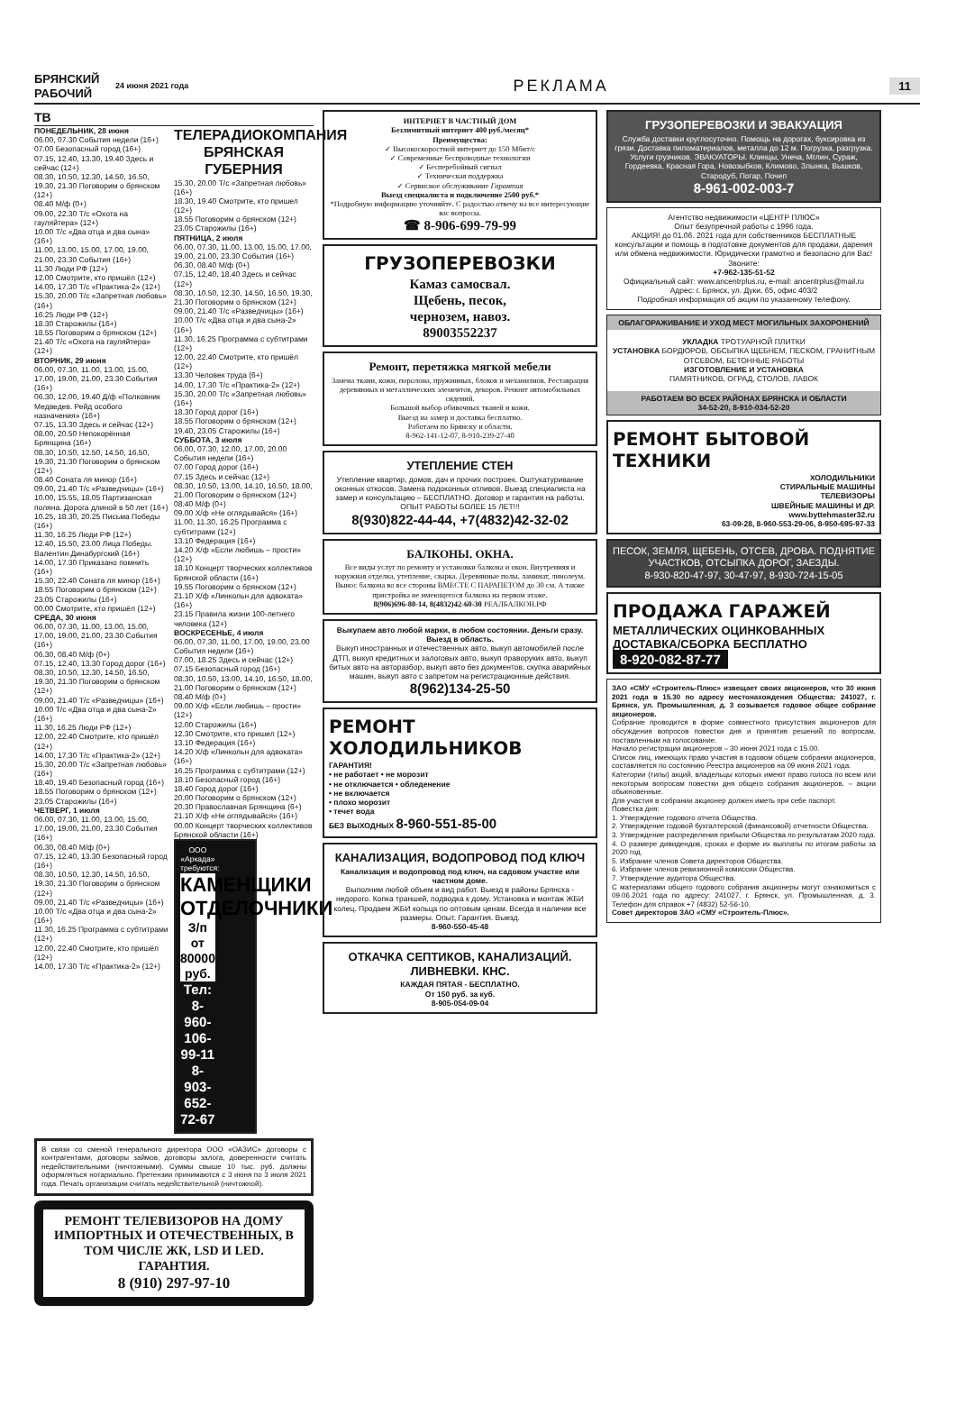БРЯНСКИЙ РАБОЧИЙ
24 июня 2021 года
РЕКЛАМА
11
ТВ
ПОНЕДЕЛЬНИК, 28 июня
06.00, 07.30 События недели (16+)
07.00 Безопасный город (16+)
07.15, 12.40, 13.30, 19.40 Здесь и сейчас (12+)
08.30, 10.50, 12.30, 14.50, 16.50, 19.30, 21.30 Поговорим о брянском (12+)
08.40 М/ф (0+)
09.00, 22.30 Т/с «Охота на гауляйтера» (12+)
10.00 Т/с «Два отца и два сына» (16+)
11.00, 13.00, 15.00, 17.00, 19.00, 21.00, 23.30 События (16+)
11.30 Люди РФ (12+)
12.00 Смотрите, кто пришёл (12+)
14.00, 17.30 Т/с «Практика-2» (12+)
15.30, 20.00 Т/с «Запретная любовь» (16+)
16.25 Люди РФ (12+)
18.30 Старожилы (16+)
18.55 Поговорим о брянском (12+)
21.40 Т/с «Охота на гауляйтера» (12+)
ВТОРНИК, 29 июня
06.00, 07.30, 11.00, 13.00, 15.00, 17.00, 19.00, 21.00, 23.30 События (16+)
06.30, 12.00, 19.40 Д/ф «Полковник Медведев. Рейд особого назначения» (16+)
07.15, 13.30 Здесь и сейчас (12+)
08.00, 20.50 Непокорённая Брянщина (16+)
08.30, 10.50, 12.50, 14.50, 16.50, 19.30, 21.30 Поговорим о брянском (12+)
08.40 Соната ля минор (16+)
09.00, 21.40 Т/с «Разведчицы» (16+)
10.00, 15.55, 18.05 Партизанская поляна. Дорога длиной в 50 лет (16+)
10.25, 18.30, 20.25 Письма Победы (16+)
11.30, 16.25 Люди РФ (12+)
12.40, 15.50, 23.00 Лица Победы. Валентин Динабургский (16+)
14.00, 17.30 Приказано помнить (16+)
15.30, 22.40 Соната ля минор (16+)
18.55 Поговорим о брянском (12+)
23.05 Старожилы (16+)
00.00 Смотрите, кто пришёл (12+)
СРЕДА, 30 июня
06.00, 07.30, 11.00, 13.00, 15.00, 17.00, 19.00, 21.00, 23.30 События (16+)
06.30, 08.40 М/ф (0+)
07.15, 12.40, 13.30 Город дорог (16+)
08.30, 10.50, 12.30, 14.50, 16.50, 19.30, 21.30 Поговорим о брянском (12+)
09.00, 21.40 Т/с «Разведчицы» (16+)
10.00 Т/с «Два отца и два сына-2» (16+)
11.30, 16.25 Люди РФ (12+)
12.00, 22.40 Смотрите, кто пришёл (12+)
14.00, 17.30 Т/с «Практика-2» (12+)
15.30, 20.00 Т/с «Запретная любовь» (16+)
18.40, 19.40 Безопасный город (16+)
18.55 Поговорим о брянском (12+)
23.05 Старожилы (16+)
ЧЕТВЕРГ, 1 июля
06.00, 07.30, 11.00, 13.00, 15.00, 17.00, 19.00, 21.00, 23.30 События (16+)
06.30, 08.40 М/ф (0+)
07.15, 12.40, 13.30 Безопасный город (16+)
08.30, 10.50, 12.30, 14.50, 16.50, 19.30, 21.30 Поговорим о брянском (12+)
09.00, 21.40 Т/с «Разведчицы» (16+)
10.00 Т/с «Два отца и два сына-2» (16+)
11.30, 16.25 Программа с субтитрами (12+)
12.00, 22.40 Смотрите, кто пришёл (12+)
14.00, 17.30 Т/с «Практика-2» (12+)
ТЕЛЕРАДИОКОМПАНИЯ
БРЯНСКАЯ ГУБЕРНИЯ
15.30, 20.00 Т/с «Запретная любовь» (16+)
18.30, 19.40 Смотрите, кто пришел (12+)
18.55 Поговорим о брянском (12+)
23.05 Старожилы (16+)
ПЯТНИЦА, 2 июля
06.00, 07.30, 11.00, 13.00, 15.00, 17.00, 19.00, 21.00, 23.30 События (16+)
06.30, 08.40 М/ф (0+)
07.15, 12.40, 18.40 Здесь и сейчас (12+)
08.30, 10.50, 12.30, 14.50, 16.50, 19.30, 21.30 Поговорим о брянском (12+)
09.00, 21.40 Т/с «Разведчицы» (16+)
10.00 Т/с «Два отца и два сына-2» (16+)
11.30, 16.25 Программа с субтитрами (12+)
12.00, 22.40 Смотрите, кто пришёл (12+)
13.30 Человек труда (6+)
14.00, 17.30 Т/с «Практика-2» (12+)
15.30, 20.00 Т/с «Запретная любовь» (16+)
18.30 Город дорог (16+)
18.55 Поговорим о брянском (12+)
19.40, 23.05 Старожилы (16+)
СУББОТА, 3 июля
06.00, 07.30, 12.00, 17.00, 20.00 События недели (16+)
07.00 Город дорог (16+)
07.15 Здесь и сейчас (12+)
08.30, 10.50, 13.00, 14.10, 16.50, 18.00, 21.00 Поговорим о брянском (12+)
08.40 М/ф (0+)
09.00 Х/ф «Не оглядывайся» (16+)
11.00, 11.30, 16.25 Программа с субтитрами (12+)
13.10 Федерация (16+)
14.20 Х/ф «Если любишь – прости» (12+)
18.10 Концерт творческих коллективов Брянской области (16+)
19.55 Поговорим о брянском (12+)
21.10 Х/ф «Линкольн для адвоката» (16+)
23.15 Правила жизни 100-летнего человека (12+)
ВОСКРЕСЕНЬЕ, 4 июля
06.00, 07.30, 11.00, 17.00, 19.00, 23.00 События недели (16+)
07.00, 18.25 Здесь и сейчас (12+)
07.15 Безопасный город (16+)
08.30, 10.50, 13.00, 14.10, 16.50, 18.00, 21.00 Поговорим о брянском (12+)
08.40 М/ф (0+)
09.00 Х/ф «Если любишь – прости» (12+)
12.00 Старожилы (16+)
12.30 Смотрите, кто пришел (12+)
13.10 Федерация (16+)
14.20 Х/ф «Линкольн для адвоката» (16+)
16.25 Программа с субтитрами (12+)
18.10 Безопасный город (16+)
18.40 Город дорог (16+)
20.00 Поговорим о брянском (12+)
20.30 Православная Брянщина (6+)
21.10 Х/ф «Не оглядывайся» (16+)
00.00 Концерт творческих коллективов Брянской области (16+)
ООО «Аркада» требуются:
КАМЕНЩИКИ ОТДЕЛОЧНИКИ
З/п от 80000 руб.
Тел: 8-960-106-99-11
8-903-652-72-67
В связи со сменой генерального директора ООО «ОАЗИС» договоры с контрагентами, договоры займов, договоры залога, доверенности считать недействительными (ничтожными). Суммы свыше 10 тыс. руб. должны оформляться нотариально. Претензии принимаются с 3 июня по 3 июля 2021 года. Печать организации считать недействительной (ничтожной).
РЕМОНТ ТЕЛЕВИЗОРОВ НА ДОМУ ИМПОРТНЫХ И ОТЕЧЕСТВЕННЫХ, В ТОМ ЧИСЛЕ ЖК, LSD И LED. ГАРАНТИЯ.
8 (910) 297-97-10
ИНТЕРНЕТ В ЧАСТНЫЙ ДОМ
Безлимитный интернет 400 руб./месяц*
Преимущества:
✓ Высокоскоростной интернет до 150 Мбит/с
✓ Современные беспроводные технологии
✓ Бесперебойный сигнал
✓ Техническая поддержка
✓ Сервисное обслуживание Гарантия
Выезд специалиста и подключение 2500 руб.*
*Подробную информацию уточняйте. С радостью отвечу на все интересующие вас вопросы.
☎ 8-906-699-79-99
ГРУЗОПЕРЕВОЗКИ
Камаз самосвал.
Щебень, песок,
чернозем, навоз.
89003552237
Ремонт, перетяжка мягкой мебели
Замена ткани, кожи, поролона, пружинных, блоков и механизмов. Реставрация деревянных и металлических элементов, декоров. Ремонт автомобильных сидений.
Большой выбор обивочных тканей и кожи.
Выезд на замер и доставка бесплатно.
Работаем по Брянску и области.
8-962-141-12-07, 8-910-239-27-40
УТЕПЛЕНИЕ СТЕН
Утепление квартир, домов, дач и прочих построек. Оштукатуривание оконных откосов. Замена подоконных отливов. Выезд специалиста на замер и консультацию – БЕСПЛАТНО. Договор и гарантия на работы. ОПЫТ РАБОТЫ БОЛЕЕ 15 ЛЕТ!!!
8(930)822-44-44, +7(4832)42-32-02
БАЛКОНЫ. ОКНА.
Все виды услуг по ремонту и установки балкона и окон. Внутренняя и наружная отделка, утепление, сварка. Деревянные полы, ламинат, линолеум. Вынос балкона во все стороны ВМЕСТЕ С ПАРАПЕТОМ до 30 см. А также пристройка не имеющегося балкона на первом этаже.
8(906)696-80-14, 8(4832)42-60-30 РЕАЛБАЛКОН.РФ
Выкупаем авто любой марки, в любом состоянии. Деньги сразу. Выезд в область.
Выкуп иностранных и отечественных авто, выкуп автомобилей после ДТП, выкуп кредитных и залоговых авто, выкуп праворуких авто, выкуп битых авто на авторазбор, выкуп авто без документов, скупка аварийных машин, выкуп авто с запретом на регистрационные действия.
8(962)134-25-50
РЕМОНТ ХОЛОДИЛЬНИКОВ
ГАРАНТИЯ!
• не работает • не морозит
• не отключается • обледенение
• не включается
• плохо морозит
• течет вода
БЕЗ ВЫХОДНЫХ 8-960-551-85-00
КАНАЛИЗАЦИЯ, ВОДОПРОВОД ПОД КЛЮЧ
Канализация и водопровод под ключ, на садовом участке или частном доме.
Выполним любой объем и вид работ. Выезд в районы Брянска - недорого. Копка траншей, подводка к дому. Установка и монтаж ЖБИ колец. Продаем ЖБИ кольца по оптовым ценам. Всегда в наличии все размеры. Опыт. Гарантия. Выезд.
8-960-550-45-48
ОТКАЧКА СЕПТИКОВ, КАНАЛИЗАЦИЙ. ЛИВНЕВКИ. КНС.
КАЖДАЯ ПЯТАЯ - БЕСПЛАТНО.
От 150 руб. за куб.
8-905-054-09-04
ГРУЗОПЕРЕВОЗКИ И ЭВАКУАЦИЯ
Служба доставки круглосуточно. Помощь на дорогах, буксировка из грязи. Доставка пиломатериалов, металла до 12 м. Погрузка, разгрузка. Услуги грузчиков. ЭВАКУАТОРЫ. Клинцы, Унеча, Мглин, Сураж, Гордеевка, Красная Гора, Новозыбков, Климово, Злынка, Вышков, Стародуб, Погар, Почеп
8-961-002-003-7
Агентство недвижимости «ЦЕНТР ПЛЮС»
Опыт безупречной работы с 1996 года.
АКЦИЯ! до 01.06. 2021 года для собственников БЕСПЛАТНЫЕ консультации и помощь в подготовке документов для продажи, дарения или обмена недвижимости. Юридически грамотно и безопасно для Вас! Звоните:
+7-962-135-51-52
Официальный сайт: www.ancentrplus.ru, e-mail: ancentrplus@mail.ru
Адрес: г. Брянск, ул. Дуки, 65, офис 403/2
Подробная информация об акции по указанному телефону.
ОБЛАГОРАЖИВАНИЕ И УХОД МЕСТ МОГИЛЬНЫХ ЗАХОРОНЕНИЙ
УКЛАДКА ТРОТУАРНОЙ ПЛИТКИ
УСТАНОВКА БОРДЮРОВ, ОБСЫПКА ЩЕБНЕМ, ПЕСКОМ, ГРАНИТНЫМ ОТСЕВОМ, БЕТОННЫЕ РАБОТЫ
ИЗГОТОВЛЕНИЕ И УСТАНОВКА
ПАМЯТНИКОВ, ОГРАД, СТОЛОВ, ЛАВОК
РАБОТАЕМ ВО ВСЕХ РАЙОНАХ БРЯНСКА И ОБЛАСТИ
34-52-20, 8-910-034-52-20
РЕМОНТ БЫТОВОЙ ТЕХНИКИ
ХОЛОДИЛЬНИКИ
СТИРАЛЬНЫЕ МАШИНЫ
ТЕЛЕВИЗОРЫ
ШВЕЙНЫЕ МАШИНЫ И ДР.
www.byttehmaster32.ru
63-09-28, 8-960-553-29-06, 8-950-695-97-33
ПЕСОК, ЗЕМЛЯ, ЩЕБЕНЬ, ОТСЕВ, ДРОВА. ПОДНЯТИЕ УЧАСТКОВ, ОТСЫПКА ДОРОГ, ЗАЕЗДЫ.
8-930-820-47-97, 30-47-97, 8-930-724-15-05
ПРОДАЖА ГАРАЖЕЙ
МЕТАЛЛИЧЕСКИХ ОЦИНКОВАННЫХ
ДОСТАВКА/СБОРКА БЕСПЛАТНО
8-920-082-87-77
ЗАО «СМУ «Строитель-Плюс» извещает своих акционеров, что 30 июня 2021 года в 15.30 по адресу местонахождения Общества: 241027, г. Брянск, ул. Промышленная, д. 3 созывается годовое общее собрание акционеров.
Собрание проводится в форме совместного присутствия акционеров для обсуждения вопросов повестки дня и принятия решений по вопросам, поставленным на голосование.
Начало регистрации акционеров – 30 июня 2021 года с 15.00.
Список лиц, имеющих право участия в годовом общем собрании акционеров, составляется по состоянию Реестра акционеров на 09 июня 2021 года.
Категории (типы) акций, владельцы которых имеют право голоса по всем или некоторым вопросам повестки дня общего собрания акционеров, – акции обыкновенные.
Для участия в собрании акционер должен иметь при себе паспорт.
Повестка дня:
1. Утверждение годового отчета Общества.
2. Утверждение годовой бухгалтерской (финансовой) отчетности Общества.
3. Утверждение распределения прибыли Общества по результатам 2020 года.
4. О размере дивидендов, сроках и форме их выплаты по итогам работы за 2020 год.
5. Избрание членов Совета директоров Общества.
6. Избрание членов ревизионной комиссии Общества.
7. Утверждение аудитора Общества.
С материалами общего годового собрания акционеры могут ознакомиться с 09.06.2021 года по адресу: 241027, г. Брянск, ул. Промышленная, д. 3. Телефон для справок +7 (4832) 52-56-10.
Совет директоров ЗАО «СМУ «Строитель-Плюс».